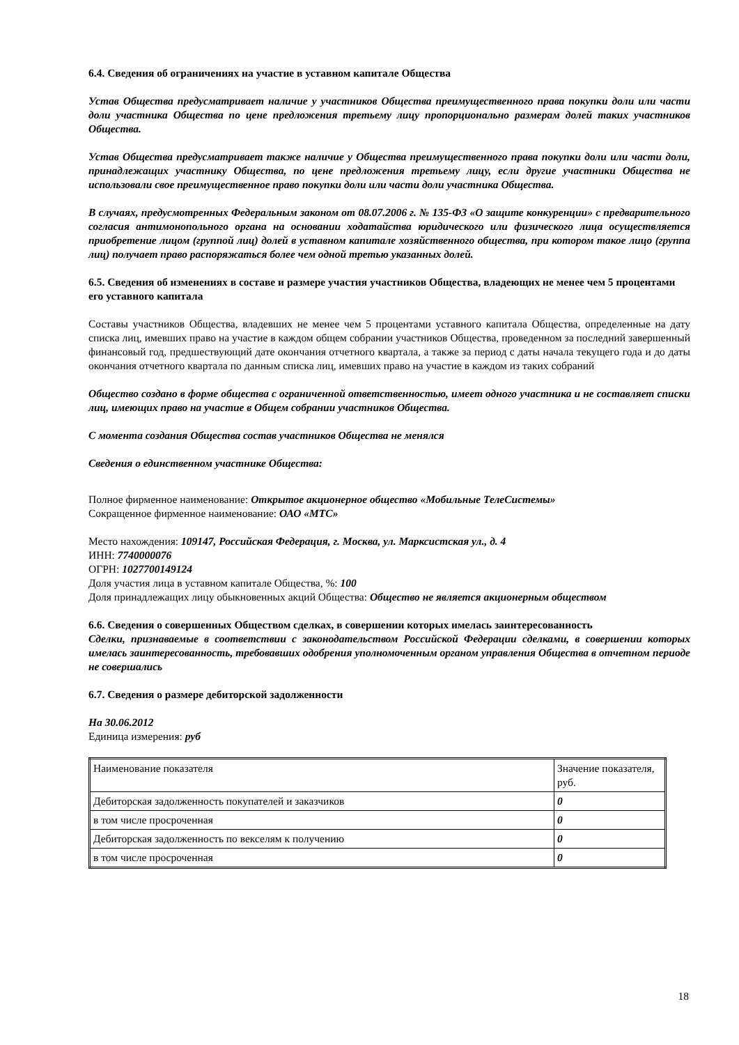6.4. Сведения об ограничениях на участие в уставном капитале Общества
Устав Общества предусматривает наличие у участников Общества преимущественного права покупки доли или части доли участника Общества по цене предложения третьему лицу пропорционально размерам долей таких участников Общества.
Устав Общества предусматривает также наличие у Общества преимущественного права покупки доли или части доли, принадлежащих участнику Общества, по цене предложения третьему лицу, если другие участники Общества не использовали свое преимущественное право покупки доли или части доли участника Общества.
В случаях, предусмотренных Федеральным законом от 08.07.2006 г. № 135-ФЗ «О защите конкуренции» с предварительного согласия антимонопольного органа на основании ходатайства юридического или физического лица осуществляется приобретение лицом (группой лиц) долей в уставном капитале хозяйственного общества, при котором такое лицо (группа лиц) получает право распоряжаться более чем одной третью указанных долей.
6.5. Сведения об изменениях в составе и размере участия участников Общества, владеющих не менее чем 5 процентами его уставного капитала
Составы участников Общества, владевших не менее чем 5 процентами уставного капитала Общества, определенные на дату списка лиц, имевших право на участие в каждом общем собрании участников Общества, проведенном за последний завершенный финансовый год, предшествующий дате окончания отчетного квартала, а также за период с даты начала текущего года и до даты окончания отчетного квартала по данным списка лиц, имевших право на участие в каждом из таких собраний
Общество создано в форме общества с ограниченной ответственностью, имеет одного участника и не составляет списки лиц, имеющих право на участие в Общем собрании участников Общества.
С момента создания Общества состав участников Общества не менялся
Сведения о единственном участнике Общества:
Полное фирменное наименование: Открытое акционерное общество «Мобильные ТелеСистемы»
Сокращенное фирменное наименование: ОАО «МТС»
Место нахождения: 109147, Российская Федерация, г. Москва, ул. Марксистская ул., д. 4
ИНН: 7740000076
ОГРН: 1027700149124
Доля участия лица в уставном капитале Общества, %: 100
Доля принадлежащих лицу обыкновенных акций Общества: Общество не является акционерным обществом
6.6. Сведения о совершенных Обществом сделках, в совершении которых имелась заинтересованность
Сделки, признаваемые в соответствии с законодательством Российской Федерации сделками, в совершении которых имелась заинтересованность, требовавших одобрения уполномоченным органом управления Общества в отчетном периоде не совершались
6.7. Сведения о размере дебиторской задолженности
На 30.06.2012
Единица измерения: руб
| Наименование показателя | Значение показателя, руб. |
| Дебиторская задолженность покупателей и заказчиков | 0 |
| в том числе просроченная | 0 |
| Дебиторская задолженность по векселям к получению | 0 |
| в том числе просроченная | 0 |
18